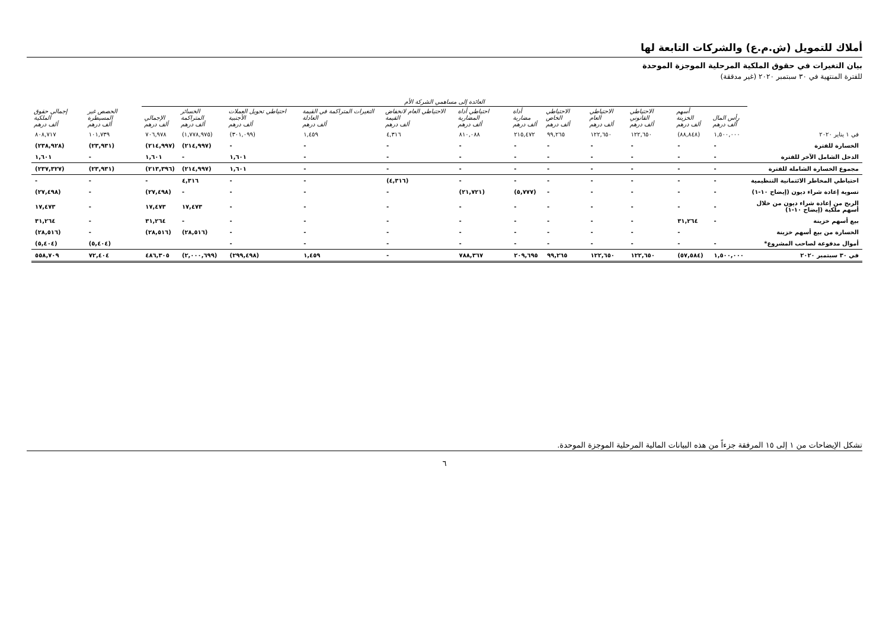أملاك للتمويل (ش.م.ع) والشركات التابعة لها
بيان التغيرات في حقوق الملكية المرحلية الموجزة الموحدة
للفترة المنتهية في ٣٠ سبتمبر ٢٠٢٠ (غير مدققة)
| | العائدة إلى مساهمي الشركة الأم | | | | | | | | | | | | | | |
| --- | --- | --- | --- | --- | --- | --- | --- | --- | --- | --- | --- | --- | --- | --- | --- |
| | رأس المال ألف درهم | أسهم الخزينة ألف درهم | الاحتياطي القانوني ألف درهم | الاحتياطي العام ألف درهم | الاحتياطي الخاص ألف درهم | أداة مضاربة ألف درهم | احتياطي أداة المضاربة ألف درهم | الاحتياطي العام لانخفاض القيمة ألف درهم | التغيرات المتراكمة في القيمة العادلة ألف درهم | احتياطي تحويل العملات الأجنبية ألف درهم | الخسائر المتراكمة ألف درهم | الإجمالي ألف درهم | الحصص غير المسيطرة ألف درهم | إجمالي حقوق الملكية ألف درهم | |
| في ١ يناير ٢٠٢٠ | ١,٥٠٠,٠٠٠ | (٨٨,٨٤٨) | ١٢٢,٦٥٠ | ١٢٢,٦٥٠ | ٩٩,٢٦٥ | ٢١٥,٤٧٢ | ٨١٠,٠٨٨ | ٤,٣١٦ | ١,٤٥٩ | (٣٠١,٠٩٩) | (١,٧٧٨,٩٧٥) | ٧٠٦,٩٧٨ | ١٠١,٧٣٩ | ٨٠٨,٧١٧ | |
| الخسارة للفترة | - | - | - | - | - | - | - | - | - | - | (٢١٤,٩٩٧) | (٢١٤,٩٩٧) | (٢٣,٩٣١) | (٢٣٨,٩٢٨) | |
| الدخل الشامل الآخر للفترة | - | - | - | - | - | - | - | - | - | ١,٦٠١ | - | ١,٦٠١ | - | ١,٦٠١ | |
| مجموع الخسارة الشاملة للفترة | - | - | - | - | - | - | - | - | - | ١,٦٠١ | (٢١٤,٩٩٧) | (٢١٣,٣٩٦) | (٢٣,٩٣١) | (٢٣٧,٣٢٧) | |
| احتياطي المخاطر الائتمانية التنظيمية | - | - | - | - | - | - | - | (٤,٣١٦) | - | - | ٤,٣١٦ | - | - | - | |
| تسوية إعادة شراء ديون (إيضاح ١٠-١) | - | - | - | - | - | (٥,٧٧٧) | (٢١,٧٢١) | - | - | - | - | (٢٧,٤٩٨) | - | (٢٧,٤٩٨) | |
| الربح من إعادة شراء ديون من خلال أسهم ملكية (إيضاح ١٠-١) | - | - | - | - | - | - | - | - | - | - | ١٧,٤٧٣ | ١٧,٤٧٣ | - | ١٧,٤٧٣ | |
| بيع أسهم خزينة | - | ٣١,٢٦٤ | - | - | - | - | - | - | - | - | - | ٣١,٢٦٤ | - | ٣١,٢٦٤ | |
| الخسارة من بيع أسهم خزينة | | - | - | - | - | - | - | - | - | - | (٢٨,٥١٦) | (٢٨,٥١٦) | - | (٢٨,٥١٦) | |
| أموال مدفوعة لصاحب المشروع* | - | - | - | - | - | - | - | - | - | - | | | (٥,٤٠٤) | (٥,٤٠٤) | |
| في ٣٠ سبتمبر ٢٠٢٠ | ١,٥٠٠,٠٠٠ | (٥٧,٥٨٤) | ١٢٢,٦٥٠ | ١٢٢,٦٥٠ | ٩٩,٢٦٥ | ٢٠٩,٦٩٥ | ٧٨٨,٣٦٧ | - | ١,٤٥٩ | (٢٩٩,٤٩٨) | (٢,٠٠٠,٦٩٩) | ٤٨٦,٣٠٥ | ٧٢,٤٠٤ | ٥٥٨,٧٠٩ | |
تشكل الإيضاحات من ١ إلى ١٥ المرفقة جزءاً من هذه البيانات المالية المرحلية الموجزة الموحدة.
٦